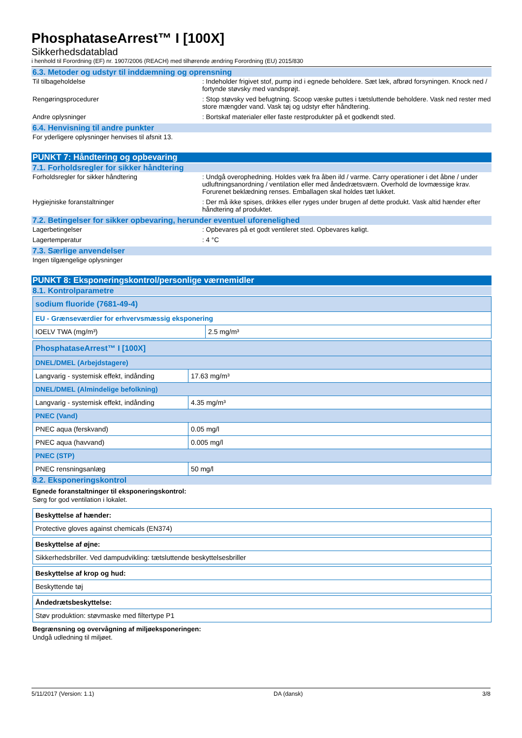PhosphataseArrest™ I [100X]
Sikkerhedsdatablad
i henhold til Forordning (EF) nr. 1907/2006 (REACH) med tilhørende ændring Forordning (EU) 2015/830
6.3. Metoder og udstyr til inddæmning og oprensning
Til tilbageholdelse : Indeholder frigivet stof, pump ind i egnede beholdere. Sæt læk, afbrød forsyningen. Knock ned / fortynde støvsky med vandsprøjt.
Rengøringsprocedurer : Stop støvsky ved befugtning. Scoop væske puttes i tætsluttende beholdere. Vask ned rester med store mængder vand. Vask tøj og udstyr efter håndtering.
Andre oplysninger : Bortskaf materialer eller faste restprodukter på et godkendt sted.
6.4. Henvisning til andre punkter
For yderligere oplysninger henvises til afsnit 13.
PUNKT 7: Håndtering og opbevaring
7.1. Forholdsregler for sikker håndtering
Forholdsregler for sikker håndtering : Undgå overophedning. Holdes væk fra åben ild / varme. Carry operationer i det åbne / under udluftningsanordning / ventilation eller med åndedrætsværn. Overhold de lovmæssige krav. Forurenet beklædning renses. Emballagen skal holdes tæt lukket.
Hygiejniske foranstaltninger : Der må ikke spises, drikkes eller ryges under brugen af dette produkt. Vask altid hænder efter håndtering af produktet.
7.2. Betingelser for sikker opbevaring, herunder eventuel uforenelighed
Lagerbetingelser : Opbevares på et godt ventileret sted. Opbevares køligt.
Lagertemperatur : 4 °C
7.3. Særlige anvendelser
Ingen tilgængelige oplysninger
PUNKT 8: Eksponeringskontrol/personlige værnemidler
8.1. Kontrolparametre
| sodium fluoride (7681-49-4) | |
| EU - Grænseværdier for erhvervsmæssig eksponering | |
| IOELV TWA (mg/m³) | 2.5 mg/m³ |
| PhosphataseArrest™ I [100X] | |
| DNEL/DMEL (Arbejdstagere) | |
| Langvarig - systemisk effekt, indånding | 17.63 mg/m³ |
| DNEL/DMEL (Almindelige befolkning) | |
| Langvarig - systemisk effekt, indånding | 4.35 mg/m³ |
| PNEC (Vand) | |
| PNEC aqua (ferskvand) | 0.05 mg/l |
| PNEC aqua (havvand) | 0.005 mg/l |
| PNEC (STP) | |
| PNEC rensningsanlæg | 50 mg/l |
8.2. Eksponeringskontrol
Egnede foranstaltninger til eksponeringskontrol:
Sørg for god ventilation i lokalet.
| Beskyttelse af hænder: |
| Protective gloves against chemicals (EN374) |
| Beskyttelse af øjne: |
| Sikkerhedsbriller. Ved dampudvikling: tætsluttende beskyttelsesbriller |
| Beskyttelse af krop og hud: |
| Beskyttende tøj |
| Åndedrætsbeskyttelse: |
| Støv produktion: støvmaske med filtertype P1 |
Begrænsning og overvågning af miljøeksponeringen:
Undgå udledning til miljøet.
5/11/2017 (Version: 1.1) DA (dansk) 3/8